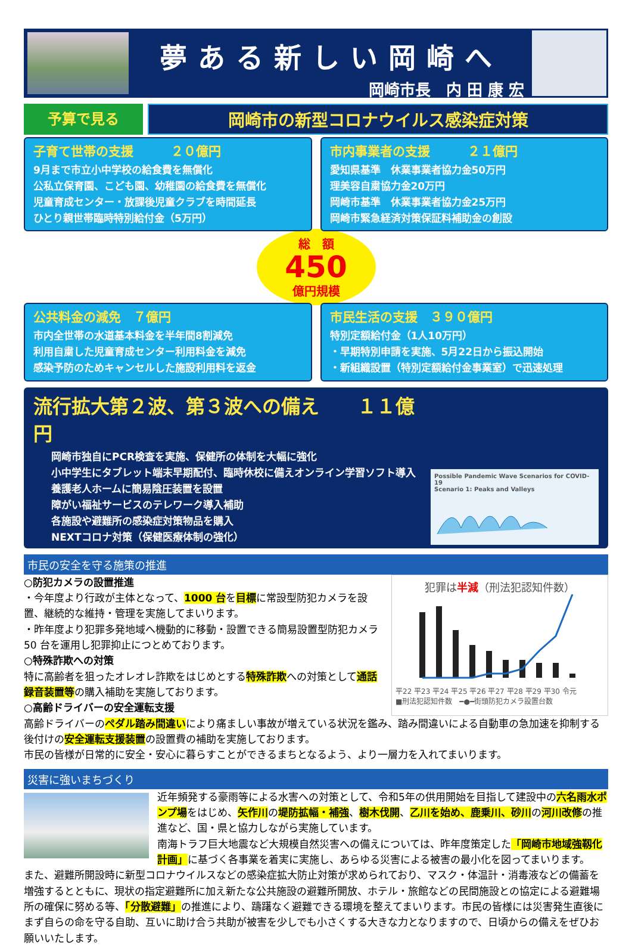夢ある新しい岡崎へ
岡崎市長　内 田 康 宏
予算で見る
岡崎市の新型コロナウイルス感染症対策
子育て世帯の支援　　　２０億円
9月まで市立小中学校の給食費を無償化
公私立保育園、こども園、幼稚園の給食費を無償化
児童育成センター・放課後児童クラブを時間延長
ひとり親世帯臨時特別給付金（5万円）
市内事業者の支援　　　２１億円
愛知県基準　休業事業者協力金50万円
理美容自粛協力金20万円
岡崎市基準　休業事業者協力金25万円
岡崎市緊急経済対策保証料補助金の創設
総　額
450
億円規模
公共料金の減免　７億円
市内全世帯の水道基本料金を半年間8割減免
利用自粛した児童育成センター利用料金を減免
感染予防のためキャンセルした施設利用料を返金
市民生活の支援　３９０億円
特別定額給付金（1人10万円）
・早期特別申請を実施、5月22日から振込開始
・新組織設置（特別定額給付金事業室）で迅速処理
流行拡大第２波、第３波への備え　　１１億円
岡崎市独自にPCR検査を実施、保健所の体制を大幅に強化
小中学生にタブレット端末早期配付、臨時休校に備えオンライン学習ソフト導入
養護老人ホームに簡易陰圧装置を設置
障がい福祉サービスのテレワーク導入補助
各施設や避難所の感染症対策物品を購入
NEXTコロナ対策（保健医療体制の強化）
Possible Pandemic Wave Scenarios for COVID-19
Scenario 1: Peaks and Valleys
市民の安全を守る施策の推進
○防犯カメラの設置推進
・今年度より行政が主体となって、1000 台を目標に常設型防犯カメラを設置、継続的な維持・管理を実施してまいります。
・昨年度より犯罪多発地域へ機動的に移動・設置できる簡易設置型防犯カメラ 50 台を運用し犯罪抑止につとめております。
○特殊詐欺への対策
特に高齢者を狙ったオレオレ詐欺をはじめとする特殊詐欺への対策として通話録音装置等の購入補助を実施しております。
○高齢ドライバーの安全運転支援
犯罪は半減（刑法犯認知件数）
平22 平23 平24 平25 平26 平27 平28 平29 平30 令元
■刑法犯認知件数　━●━街頭防犯カメラ設置台数
高齢ドライバーのペダル踏み間違いにより痛ましい事故が増えている状況を鑑み、踏み間違いによる自動車の急加速を抑制する後付けの安全運転支援装置の設置費の補助を実施しております。
市民の皆様が日常的に安全・安心に暮らすことができるまちとなるよう、より一層力を入れてまいります。
災害に強いまちづくり
近年頻発する豪雨等による水害への対策として、令和5年の供用開始を目指して建設中の六名雨水ポンプ場をはじめ、矢作川の堤防拡幅・補強、樹木伐開、乙川を始め、鹿乗川、砂川の河川改修の推進など、国・県と協力しながら実施しています。
南海トラフ巨大地震など大規模自然災害への備えについては、昨年度策定した「岡崎市地域強靱化計画」に基づく各事業を着実に実施し、あらゆる災害による被害の最小化を図ってまいります。
また、避難所開設時に新型コロナウイルスなどの感染症拡大防止対策が求められており、マスク・体温計・消毒液などの備蓄を増強するとともに、現状の指定避難所に加え新たな公共施設の避難所開放、ホテル・旅館などの民間施設との協定による避難場所の確保に努める等、「分散避難」の推進により、躊躇なく避難できる環境を整えてまいります。市民の皆様には災害発生直後にまず自らの命を守る自助、互いに助け合う共助が被害を少しでも小さくする大きな力となりますので、日頃からの備えをぜひお願いいたします。